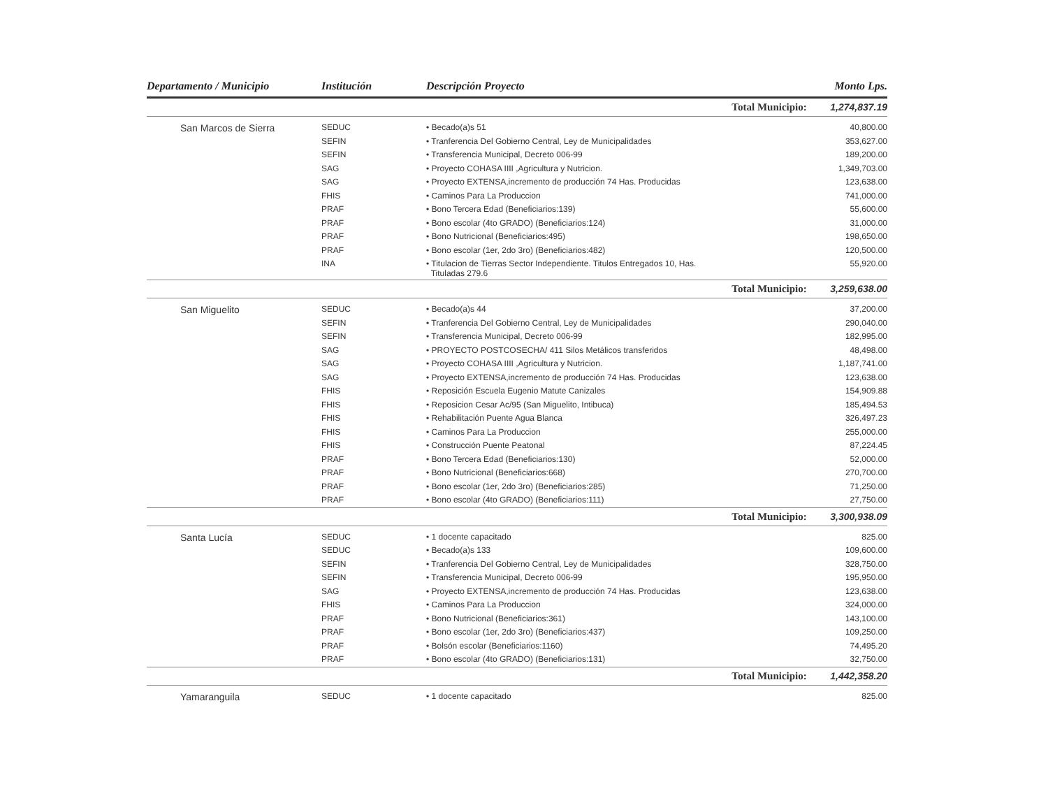| Departamento / Municipio | Institución | Descripción Proyecto | | Monto Lps. |
| --- | --- | --- | --- | --- |
| | | | Total Municipio: | 1,274,837.19 |
| San Marcos de Sierra | SEDUC | • Becado(a)s 51 | | 40,800.00 |
| | SEFIN | • Tranferencia Del Gobierno Central, Ley de Municipalidades | | 353,627.00 |
| | SEFIN | • Transferencia Municipal, Decreto 006-99 | | 189,200.00 |
| | SAG | • Proyecto COHASA IIII ,Agricultura y Nutricion. | | 1,349,703.00 |
| | SAG | • Proyecto EXTENSA,incremento de producción 74 Has. Producidas | | 123,638.00 |
| | FHIS | • Caminos Para La Produccion | | 741,000.00 |
| | PRAF | • Bono Tercera Edad (Beneficiarios:139) | | 55,600.00 |
| | PRAF | • Bono escolar (4to GRADO) (Beneficiarios:124) | | 31,000.00 |
| | PRAF | • Bono Nutricional (Beneficiarios:495) | | 198,650.00 |
| | PRAF | • Bono escolar (1er, 2do 3ro) (Beneficiarios:482) | | 120,500.00 |
| | INA | • Titulacion de Tierras Sector Independiente. Titulos Entregados 10, Has. Tituladas 279.6 | | 55,920.00 |
| | | | Total Municipio: | 3,259,638.00 |
| San Miguelito | SEDUC | • Becado(a)s 44 | | 37,200.00 |
| | SEFIN | • Tranferencia Del Gobierno Central, Ley de Municipalidades | | 290,040.00 |
| | SEFIN | • Transferencia Municipal, Decreto 006-99 | | 182,995.00 |
| | SAG | • PROYECTO POSTCOSECHA/ 411 Silos Metálicos transferidos | | 48,498.00 |
| | SAG | • Proyecto COHASA IIII ,Agricultura y Nutricion. | | 1,187,741.00 |
| | SAG | • Proyecto EXTENSA,incremento de producción 74 Has. Producidas | | 123,638.00 |
| | FHIS | • Reposición Escuela Eugenio Matute Canizales | | 154,909.88 |
| | FHIS | • Reposicion Cesar Ac/95 (San Miguelito, Intibuca) | | 185,494.53 |
| | FHIS | • Rehabilitación Puente Agua Blanca | | 326,497.23 |
| | FHIS | • Caminos Para La Produccion | | 255,000.00 |
| | FHIS | • Construcción Puente Peatonal | | 87,224.45 |
| | PRAF | • Bono Tercera Edad (Beneficiarios:130) | | 52,000.00 |
| | PRAF | • Bono Nutricional (Beneficiarios:668) | | 270,700.00 |
| | PRAF | • Bono escolar (1er, 2do 3ro) (Beneficiarios:285) | | 71,250.00 |
| | PRAF | • Bono escolar (4to GRADO) (Beneficiarios:111) | | 27,750.00 |
| | | | Total Municipio: | 3,300,938.09 |
| Santa Lucía | SEDUC | • 1 docente capacitado | | 825.00 |
| | SEDUC | • Becado(a)s 133 | | 109,600.00 |
| | SEFIN | • Tranferencia Del Gobierno Central, Ley de Municipalidades | | 328,750.00 |
| | SEFIN | • Transferencia Municipal, Decreto 006-99 | | 195,950.00 |
| | SAG | • Proyecto EXTENSA,incremento de producción 74 Has. Producidas | | 123,638.00 |
| | FHIS | • Caminos Para La Produccion | | 324,000.00 |
| | PRAF | • Bono Nutricional (Beneficiarios:361) | | 143,100.00 |
| | PRAF | • Bono escolar (1er, 2do 3ro) (Beneficiarios:437) | | 109,250.00 |
| | PRAF | • Bolsón escolar (Beneficiarios:1160) | | 74,495.20 |
| | PRAF | • Bono escolar (4to GRADO) (Beneficiarios:131) | | 32,750.00 |
| | | | Total Municipio: | 1,442,358.20 |
| Yamaranguila | SEDUC | • 1 docente capacitado | | 825.00 |